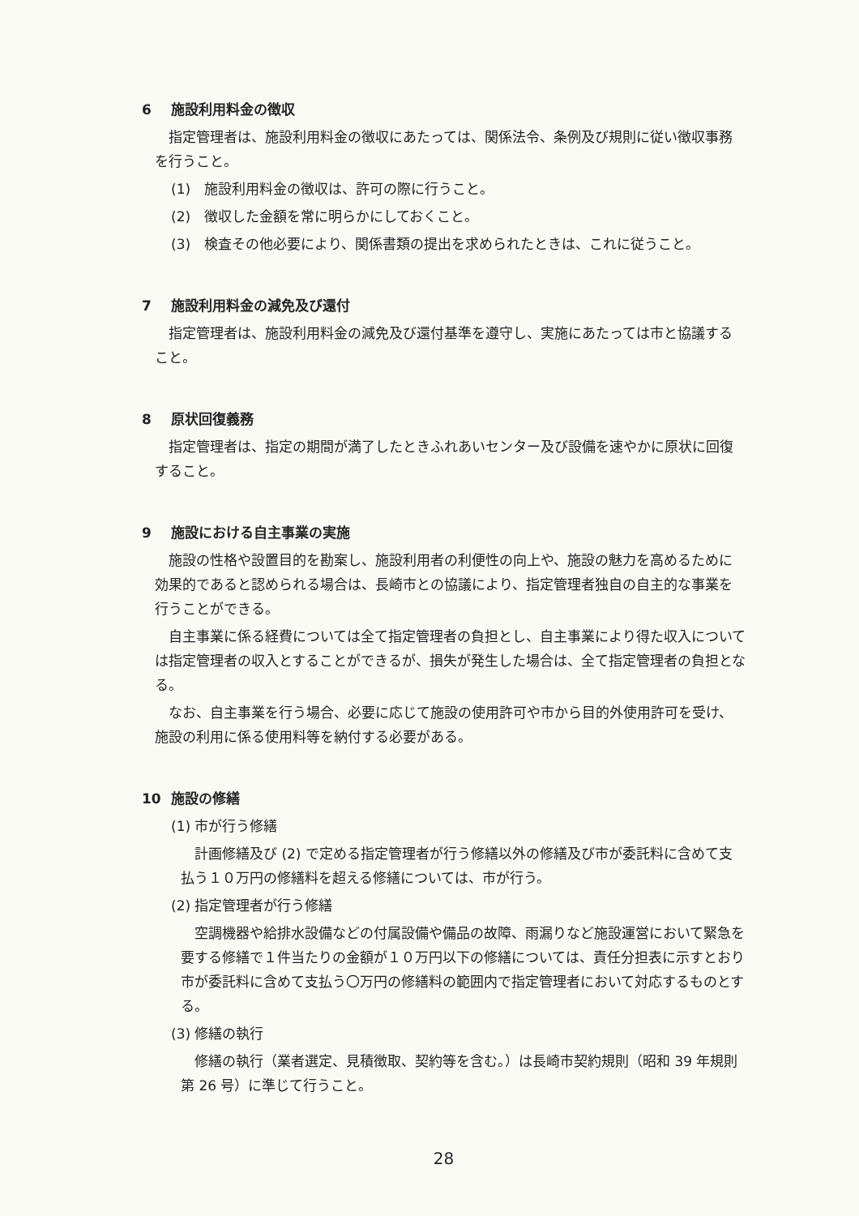6 施設利用料金の徴収
指定管理者は、施設利用料金の徴収にあたっては、関係法令、条例及び規則に従い徴収事務を行うこと。
(1)　施設利用料金の徴収は、許可の際に行うこと。
(2)　徴収した金額を常に明らかにしておくこと。
(3)　検査その他必要により、関係書類の提出を求められたときは、これに従うこと。
7 施設利用料金の減免及び還付
指定管理者は、施設利用料金の減免及び還付基準を遵守し、実施にあたっては市と協議すること。
8 原状回復義務
指定管理者は、指定の期間が満了したときふれあいセンター及び設備を速やかに原状に回復すること。
9 施設における自主事業の実施
施設の性格や設置目的を勘案し、施設利用者の利便性の向上や、施設の魅力を高めるために効果的であると認められる場合は、長崎市との協議により、指定管理者独自の自主的な事業を行うことができる。
自主事業に係る経費については全て指定管理者の負担とし、自主事業により得た収入については指定管理者の収入とすることができるが、損失が発生した場合は、全て指定管理者の負担となる。
なお、自主事業を行う場合、必要に応じて施設の使用許可や市から目的外使用許可を受け、施設の利用に係る使用料等を納付する必要がある。
10 施設の修繕
(1) 市が行う修繕
計画修繕及び (2) で定める指定管理者が行う修繕以外の修繕及び市が委託料に含めて支払う１０万円の修繕料を超える修繕については、市が行う。
(2) 指定管理者が行う修繕
空調機器や給排水設備などの付属設備や備品の故障、雨漏りなど施設運営において緊急を要する修繕で１件当たりの金額が１０万円以下の修繕については、責任分担表に示すとおり市が委託料に含めて支払う〇万円の修繕料の範囲内で指定管理者において対応するものとする。
(3) 修繕の執行
修繕の執行（業者選定、見積徴取、契約等を含む。）は長崎市契約規則（昭和 39 年規則第 26 号）に準じて行うこと。
28